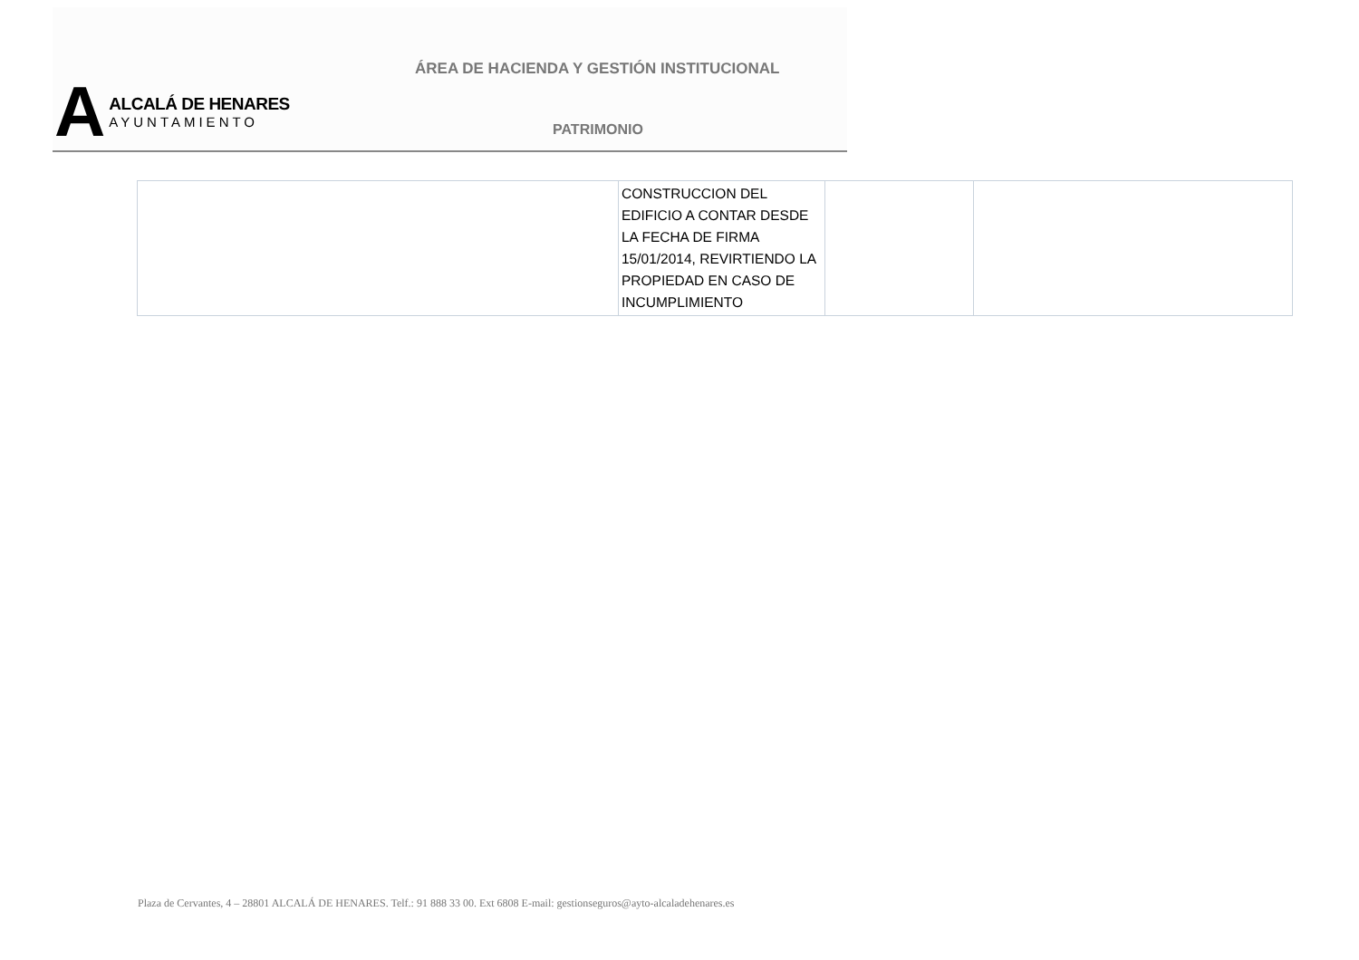A
ALCALÁ DE HENARES
AYUNTAMIENTO
ÁREA DE HACIENDA Y GESTIÓN INSTITUCIONAL
PATRIMONIO
| | CONSTRUCCION DEL EDIFICIO A CONTAR DESDE LA FECHA DE FIRMA 15/01/2014, REVIRTIENDO LA PROPIEDAD EN CASO DE INCUMPLIMIENTO | | |
Plaza de Cervantes, 4 – 28801 ALCALÁ DE HENARES. Telf.: 91 888 33 00. Ext 6808 E-mail: gestionseguros@ayto-alcaladehenares.es